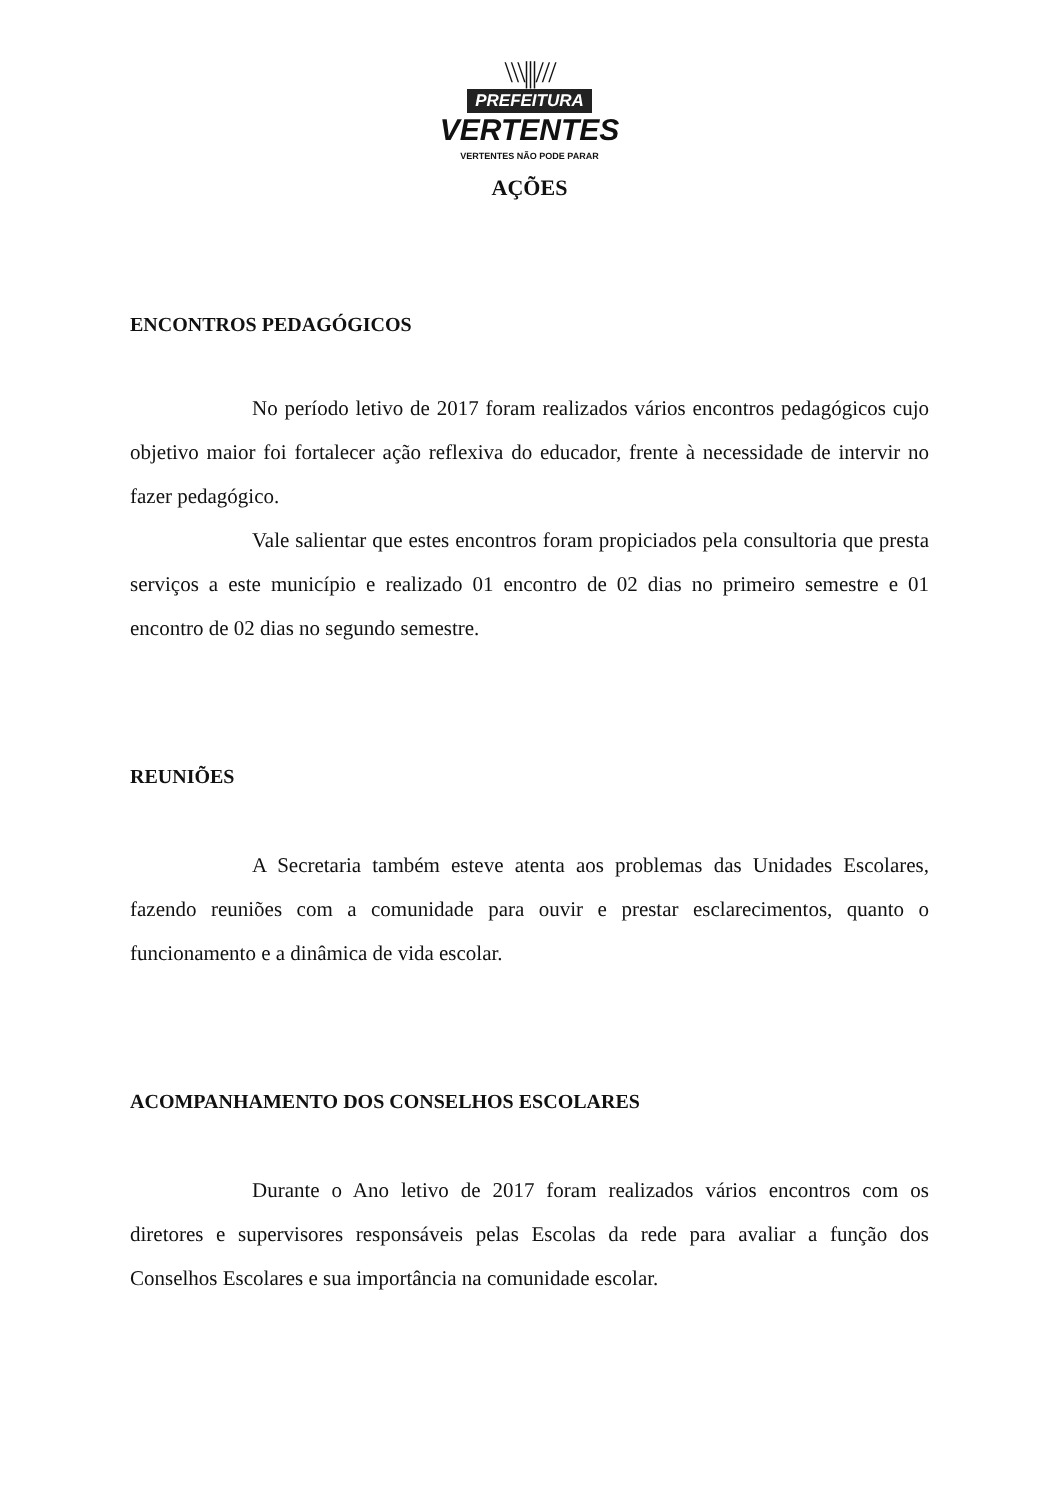\\\|||///
PREFEITURA
VERTENTES
VERTENTES NÃO PODE PARAR
AÇÕES
ENCONTROS PEDAGÓGICOS
No período letivo de 2017 foram realizados vários encontros pedagógicos cujo objetivo maior foi fortalecer ação reflexiva do educador, frente à necessidade de intervir no fazer pedagógico.
Vale salientar que estes encontros foram propiciados pela consultoria que presta serviços a este município e realizado 01 encontro de 02 dias no primeiro semestre e 01 encontro de 02 dias no segundo semestre.
REUNIÕES
A Secretaria também esteve atenta aos problemas das Unidades Escolares, fazendo reuniões com a comunidade para ouvir e prestar esclarecimentos, quanto o funcionamento e a dinâmica de vida escolar.
ACOMPANHAMENTO DOS CONSELHOS ESCOLARES
Durante o Ano letivo de 2017 foram realizados vários encontros com os diretores e supervisores responsáveis pelas Escolas da rede para avaliar a função dos Conselhos Escolares e sua importância na comunidade escolar.